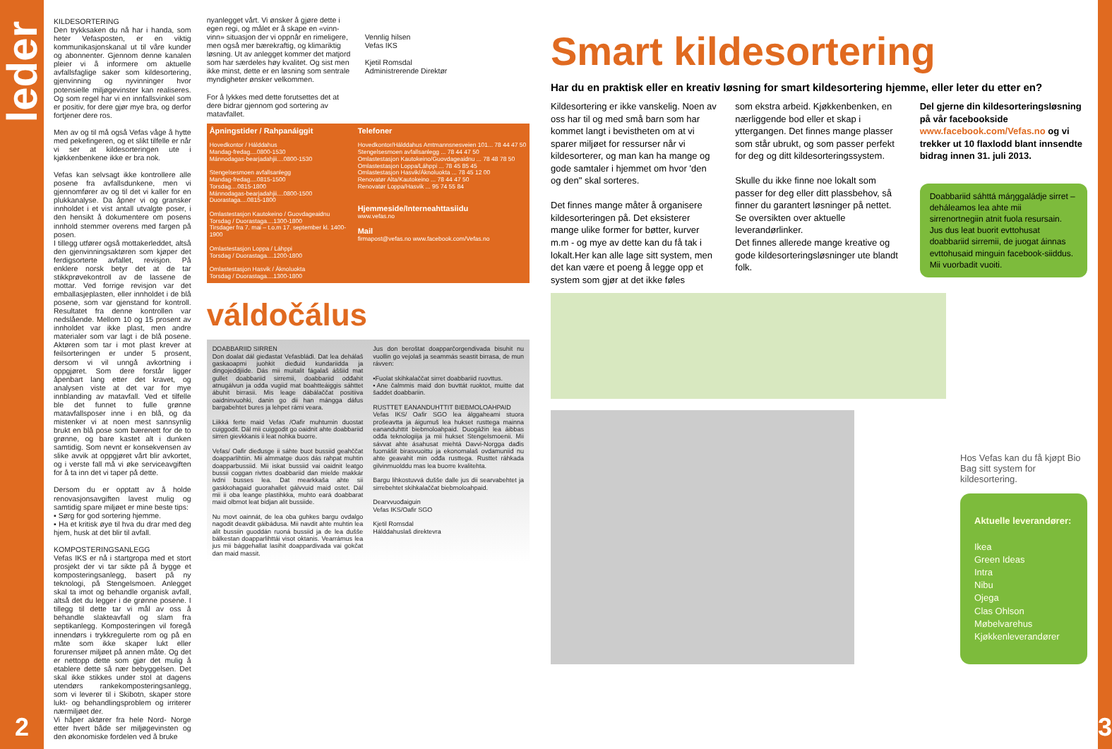leder
2
KILDESORTERING
Den trykksaken du nå har i handa, som heter Vefasposten, er en viktig kommunikasjonskanal ut til våre kunder og abonnenter. Gjennom denne kanalen pleier vi å informere om aktuelle avfallsfaglige saker som kildesortering, gjenvinning og nyvinninger hvor potensielle miljøgevinster kan realiseres. Og som regel har vi en innfallsvinkel som er positiv, for dere gjør mye bra, og derfor fortjener dere ros.
Men av og til må også Vefas våge å hytte med pekefingeren, og et slikt tilfelle er når vi ser at kildesorteringen ute i kjøkkenbenkene ikke er bra nok.
Vefas kan selvsagt ikke kontrollere alle posene fra avfallsdunkene, men vi gjennomfører av og til det vi kaller for en plukkanalyse. Da åpner vi og gransker innholdet i et vist antall utvalgte poser, i den hensikt å dokumentere om posens innhold stemmer overens med fargen på posen.
I tillegg utfører også mottakerleddet, altså den gjenvinningsaktøren som kjøper det ferdigsorterte avfallet, revisjon. På enklere norsk betyr det at de tar stikkprøvekontroll av de lassene de mottar. Ved forrige revisjon var det emballasjeplasten, eller innholdet i de blå posene, som var gjenstand for kontroll. Resultatet fra denne kontrollen var nedslående. Mellom 10 og 15 prosent av innholdet var ikke plast, men andre materialer som var lagt i de blå posene. Aktøren som tar i mot plast krever at feilsorteringen er under 5 prosent, dersom vi vil unngå avkortning i oppgjøret. Som dere forstår ligger åpenbart lang etter det kravet, og analysen viste at det var for mye innblanding av matavfall. Ved et tilfelle ble det funnet to fulle grønne matavfallsposer inne i en blå, og da mistenker vi at noen mest sannsynlig brukt en blå pose som bærenett for de to grønne, og bare kastet alt i dunken samtidig. Som nevnt er konsekvensen av slike avvik at oppgjøret vårt blir avkortet, og i verste fall må vi øke serviceavgiften for å ta inn det vi taper på dette.
Dersom du er opptatt av å holde renovasjonsavgiften lavest mulig og samtidig spare miljøet er mine beste tips:
▪ Sørg for god sortering hjemme.
▪ Ha et kritisk øye til hva du drar med deg hjem, husk at det blir til avfall.
KOMPOSTERINGSANLEGG
Vefas IKS er nå i startgropa med et stort prosjekt der vi tar sikte på å bygge et komposteringsanlegg, basert på ny teknologi, på Stengelsmoen. Anlegget skal ta imot og behandle organisk avfall, altså det du legger i de grønne posene. I tillegg til dette tar vi mål av oss å behandle slakteavfall og slam fra septikanlegg. Komposteringen vil foregå innendørs i trykkregulerte rom og på en måte som ikke skaper lukt eller forurenser miljøet på annen måte. Og det er nettopp dette som gjør det mulig å etablere dette så nær bebyggelsen. Det skal ikke stikkes under stol at dagens utendørs rankekomposteringsanlegg, som vi leverer til i Skibotn, skaper store lukt- og behandlingsproblem og irriterer nærmiljøet der.
Vi håper aktører fra hele Nord- Norge etter hvert både ser miljøgevinsten og den økonomiske fordelen ved å bruke
nyanlegget vårt. Vi ønsker å gjøre dette i egen regi, og målet er å skape en «vinn-vinn» situasjon der vi oppnår en rimeligere, men også mer bærekraftig, og klimariktig løsning. Ut av anlegget kommer det matjord som har særdeles høy kvalitet. Og sist men ikke minst, dette er en løsning som sentrale myndigheter ønsker velkommen.
For å lykkes med dette forutsettes det at dere bidrar gjennom god sortering av matavfallet.
Vennlig hilsen
Vefas IKS
Kjetil Romsdal
Administrerende Direktør
Åpningstider / Rahpanáiggit
Hovedkontor / Hálddahus
Mandag-fredag....0800-1530
Mánnodagas-bearjadahjii....0800-1530
Stengelsesmoen avfallsanlegg
Mandag-fredag....0815-1500
Torsdag....0815-1800
Mánnodagas-bearjadahjii....0800-1500
Duorastaga....0815-1800
Omlastestasjon Kautokeino / Guovdageaidnu
Torsdag / Duorastaga....1300-1800
Tirsdager fra 7. mai – t.o.m 17. september kl. 1400-1900
Omlastestasjon Loppa / Láhppi
Torsdag / Duorastaga....1200-1800
Omlastestasjon Hasvik / Áknoluokta
Torsdag / Duorastaga....1300-1800
Telefoner
Hovedkontor/Hálddahus Amtmannsnesveien 101... 78 44 47 50
Stengelsesmoen avfallsanlegg ... 78 44 47 50
Omlastestasjon Kautokeino/Guovdageaidnu ... 78 48 78 50
Omlastestasjon Loppa/Láhppi ... 78 45 85 45
Omlastestasjon Hasvik/Áknoluokta ... 78 45 12 00
Renovatør Alta/Kautokeino ... 78 44 47 50
Renovatør Loppa/Hasvik ... 95 74 55 84
Hjemmeside/Interneahttasiidu
www.vefas.no
Mail
firmapost@vefas.no www.facebook.com/Vefas.no
váldočálus
DOABBARIID SIRREN
Don doalat dál gieđastat Vefasbláđi. Dat lea dehálaš gaskaoapmi juohkit dieđuid kundariidda ja dingojeddjiide. Dás mii muitalit fágalaš áššiid mat gullet doabbariid sirremii, doabbariid odđahit atnugálvun ja odđa vugiid mat boahtteáiggis sáhttet ábuhit birrasii. Mis leage dábálaččat positiiva oaidninvuohki, danin go dii han mángga dáfus bargabehtet bures ja lehpet rámi veara.
Liikká ferte maid Vefas /Oafir muhtumin duostat cuiggodit. Dál mii cuiggodit go oaidnit ahte doabbariid sirren gievkkanis ii leat nohka buorre.
Vefas/ Oafir dieđusge ii sáhte buot bussiid geahččat doapparlihtiin. Mii almmatge duos dás rahpat muhtin doapparbussiid. Mii iskat bussiid vai oaidnit leatgo bussii coggan rivttes doabbariid dan mielde makkár ivdni busses lea. Dat mearkkaša ahte sii gaskkohagaid guorahallet gálvvuid maid ostet. Dál mii ii oba leange plastihkka, muhto eará doabbarat maid olbmot leat bidjan alit bussiide.
Nu movt oainnát, de lea oba guhkes bargu ovdalgo nagodit deavdit gáibádusa. Mii navdit ahte muhtin lea alit bussiin guoddán ruoná bussiid ja de lea dušše bálkestan doapparlihttái visot oktanis. Vearrámus lea jus mii bággehallat lasihit doappardivada vai gokčat dan maid massit.
Jus don beroštat doapparčorgendivada bisuhit nu vuollin go vejolaš ja seammás seastit birrasa, de mun rávven:
▪Fuolat skihkalaččat sirret doabbariid ruovttus.
▪Ane čalmmis maid don buvttát ruoktot, muitte dat šaddet doabbariin.
RUSTTET EANANDUHTTIT BIEBMOLOAHPAID
Vefas IKS/ Oafir SGO lea álggaheami stuora prošeavtta ja áigumuš lea hukset rusttega mainna eananduhttit biebmoloahpaid. Duogážin lea áibbas odđa teknologiija ja mii hukset Stengelsmoenii. Mii sávvat ahte ásahusat miehtá Davvi-Norgga dađis fuomášit birasvuoittu ja ekonomalaš ovdamuniid nu ahte geavahit min odđa rusttega. Rusttet ráhkada gilvinmuolddu mas lea buorre kvalitehta.
Bargu lihkostuvvá dušše dalle jus dii searvabehtet ja sirrebehtet skihkalaččat biebmoloahpaid.
Dearvvuođaiguin
Vefas IKS/Oafir SGO
Kjetil Romsdal
Hálddahuslaš direktevra
Smart kildesortering
Har du en praktisk eller en kreativ løsning for smart kildesortering hjemme, eller leter du etter en?
Kildesortering er ikke vanskelig. Noen av oss har til og med små barn som har kommet langt i bevistheten om at vi sparer miljøet for ressurser når vi kildesorterer, og man kan ha mange og gode samtaler i hjemmet om hvor 'den og den" skal sorteres.
Det finnes mange måter å organisere kildesorteringen på. Det eksisterer mange ulike former for bøtter, kurver m.m - og mye av dette kan du få tak i lokalt.Her kan alle lage sitt system, men det kan være et poeng å legge opp et system som gjør at det ikke føles
som ekstra arbeid. Kjøkkenbenken, en nærliggende bod eller et skap i yttergangen. Det finnes mange plasser som står ubrukt, og som passer perfekt for deg og ditt kildesorteringssystem.
Skulle du ikke finne noe lokalt som passer for deg eller ditt plassbehov, så finner du garantert løsninger på nettet. Se oversikten over aktuelle leverandørlinker.
Det finnes allerede mange kreative og gode kildesorteringsløsninger ute blandt folk.
Del gjerne din kildesorteringsløsning på vår facebookside www.facebook.com/Vefas.no og vi trekker ut 10 flaxlodd blant innsendte bidrag innen 31. juli 2013.
Doabbariid sáhttá máŋggaládje sirret – deháleamos lea ahte mii sirrenortnegiin atnit fuola resursain. Jus dus leat buorit evttohusat doabbariid sirremii, de juogat áinnas evttohusaid minguin facebook-siiddus.
Mii vuorbadit vuoiti.
Hos Vefas kan du få kjøpt Bio Bag sitt system for kildesortering.
Aktuelle leverandører:
Ikea
Green Ideas
Intra
Nibu
Ojega
Clas Ohlson
Møbelvarehus
Kjøkkenleverandører
3